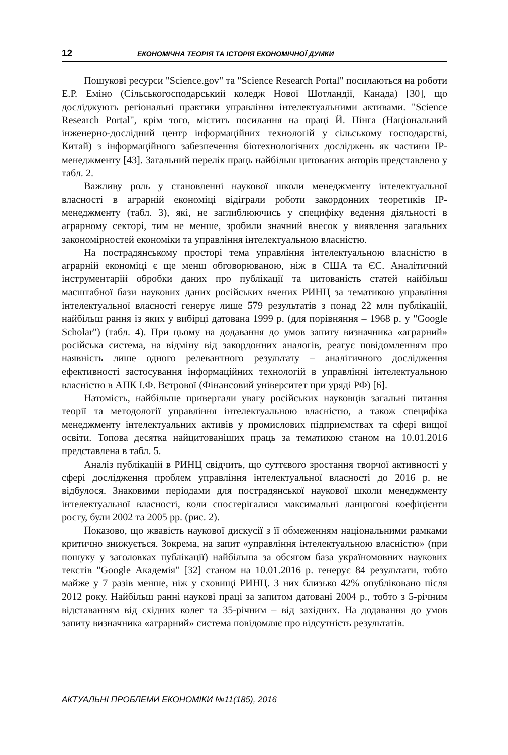12 ЕКОНОМІЧНА ТЕОРІЯ ТА ІСТОРІЯ ЕКОНОМІЧНОЇ ДУМКИ
Пошукові ресурси "Science.gov" та "Science Research Portal" посилаються на роботи Е.Р. Еміно (Сільськогосподарський коледж Нової Шотландії, Канада) [30], що досліджують регіональні практики управління інтелектуальними активами. "Science Research Portal", крім того, містить посилання на праці Й. Пінга (Національний інженерно-дослідний центр інформаційних технологій у сільському господарстві, Китай) з інформаційного забезпечення біотехнологічних досліджень як частини IP-менеджменту [43]. Загальний перелік праць найбільш цитованих авторів представлено у табл. 2.
Важливу роль у становленні наукової школи менеджменту інтелектуальної власності в аграрній економіці відіграли роботи закордонних теоретиків IP-менеджменту (табл. 3), які, не заглиблюючись у специфіку ведення діяльності в аграрному секторі, тим не менше, зробили значний внесок у виявлення загальних закономірностей економіки та управління інтелектуальною власністю.
На пострадянському просторі тема управління інтелектуальною власністю в аграрній економіці є ще менш обговорюваною, ніж в США та ЄС. Аналітичний інструментарій обробки даних про публікації та цитованість статей найбільш масштабної бази наукових даних російських вчених РИНЦ за тематикою управління інтелектуальної власності генерує лише 579 результатів з понад 22 млн публікацій, найбільш рання із яких у вибірці датована 1999 р. (для порівняння – 1968 р. у "Google Scholar") (табл. 4). При цьому на додавання до умов запиту визначника «аграрний» російська система, на відміну від закордонних аналогів, реагує повідомленням про наявність лише одного релевантного результату – аналітичного дослідження ефективності застосування інформаційних технологій в управлінні інтелектуальною власністю в АПК І.Ф. Вєтрової (Фінансовий університет при уряді РФ) [6].
Натомість, найбільше привертали увагу російських науковців загальні питання теорії та методології управління інтелектуальною власністю, а також специфіка менеджменту інтелектуальних активів у промислових підприємствах та сфері вищої освіти. Топова десятка найцитованіших праць за тематикою станом на 10.01.2016 представлена в табл. 5.
Аналіз публікацій в РИНЦ свідчить, що суттєвого зростання творчої активності у сфері дослідження проблем управління інтелектуальної власності до 2016 р. не відбулося. Знаковими періодами для пострадянської наукової школи менеджменту інтелектуальної власності, коли спостерігалися максимальні ланцюгові коефіцієнти росту, були 2002 та 2005 рр. (рис. 2).
Показово, що жвавість наукової дискусії з її обмеженням національними рамками критично знижується. Зокрема, на запит «управління інтелектуальною власністю» (при пошуку у заголовках публікації) найбільша за обсягом база україномовних наукових текстів "Google Академія" [32] станом на 10.01.2016 р. генерує 84 результати, тобто майже у 7 разів менше, ніж у сховищі РИНЦ. З них близько 42% опубліковано після 2012 року. Найбільш ранні наукові праці за запитом датовані 2004 р., тобто з 5-річним відставанням від східних колег та 35-річним – від західних. На додавання до умов запиту визначника «аграрний» система повідомляє про відсутність результатів.
АКТУАЛЬНІ ПРОБЛЕМИ ЕКОНОМІКИ №11(185), 2016